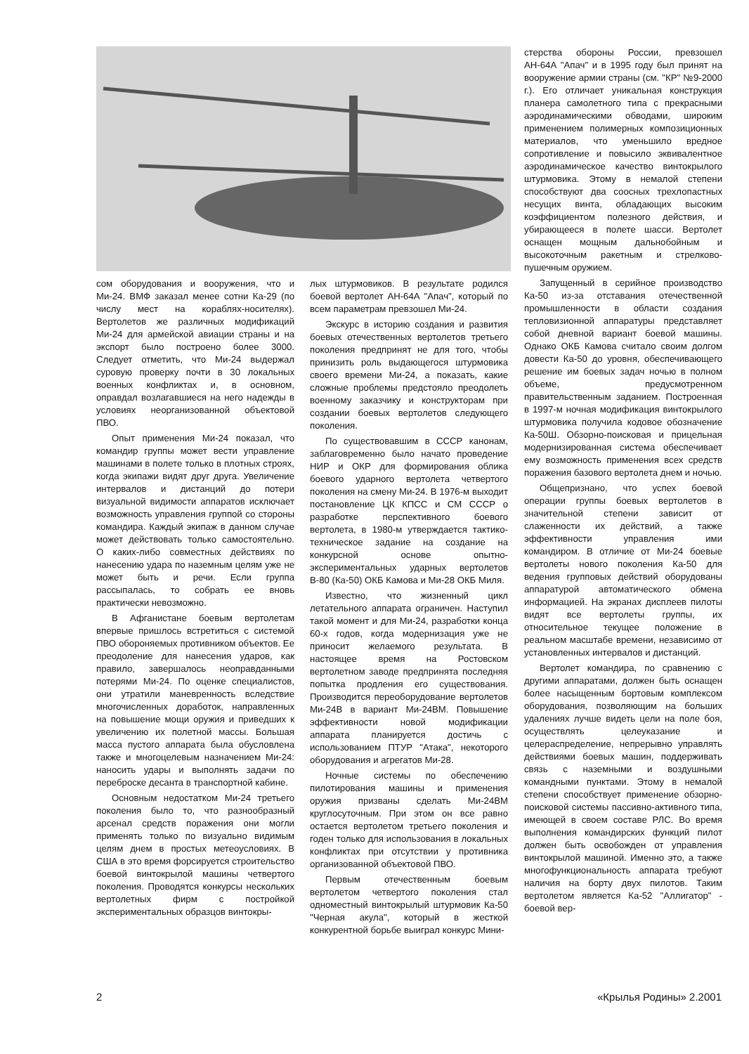стерства обороны России, превзошел АН-64А "Апач" и в 1995 году был принят на вооружение армии страны (см. "КР" №9-2000 г.). Его отличает уникальная конструкция планера самолетного типа с прекрасными аэродинамическими обводами, широким применением полимерных композиционных материалов, что уменьшило вредное сопротивление и повысило эквивалентное аэродинамическое качество винтокрылого штурмовика. Этому в немалой степени способствуют два соосных трехлопастных несущих винта, обладающих высоким коэффициентом полезного действия, и убирающееся в полете шасси. Вертолет оснащен мощным дальнобойным и высокоточным ракетным и стрелково-пушечным оружием.
Запущенный в серийное производство Ка-50 из-за отставания отечественной промышленности в области создания тепловизионной аппаратуры представляет собой дневной вариант боевой машины. Однако ОКБ Камова считало своим долгом довести Ка-50 до уровня, обеспечивающего решение им боевых задач ночью в полном объеме, предусмотренном правительственным заданием. Построенная в 1997-м ночная модификация винтокрылого штурмовика получила кодовое обозначение Ка-50Ш. Обзорно-поисковая и прицельная модернизированная система обеспечивает ему возможность применения всех средств поражения базового вертолета днем и ночью.
Общепризнано, что успех боевой операции группы боевых вертолетов в значительной степени зависит от слаженности их действий, а также эффективности управления ими командиром. В отличие от Ми-24 боевые вертолеты нового поколения Ка-50 для ведения групповых действий оборудованы аппаратурой автоматического обмена информацией. На экранах дисплеев пилоты видят все вертолеты группы, их относительное текущее положение в реальном масштабе времени, независимо от установленных интервалов и дистанций.
Вертолет командира, по сравнению с другими аппаратами, должен быть оснащен более насыщенным бортовым комплексом оборудования, позволяющим на больших удалениях лучше видеть цели на поле боя, осуществлять целеуказание и целераспределение, непрерывно управлять действиями боевых машин, поддерживать связь с наземными и воздушными командными пунктами. Этому в немалой степени способствует применение обзорно-поисковой системы пассивно-активного типа, имеющей в своем составе РЛС. Во время выполнения командирских функций пилот должен быть освобожден от управления винтокрылой машиной. Именно это, а также многофункциональность аппарата требуют наличия на борту двух пилотов. Таким вертолетом является Ка-52 "Аллигатор" - боевой вер-
сом оборудования и вооружения, что и Ми-24. ВМФ заказал менее сотни Ка-29 (по числу мест на кораблях-носителях). Вертолетов же различных модификаций Ми-24 для армейской авиации страны и на экспорт было построено более 3000. Следует отметить, что Ми-24 выдержал суровую проверку почти в 30 локальных военных конфликтах и, в основном, оправдал возлагавшиеся на него надежды в условиях неорганизованной объектовой ПВО.
Опыт применения Ми-24 показал, что командир группы может вести управление машинами в полете только в плотных строях, когда экипажи видят друг друга. Увеличение интервалов и дистанций до потери визуальной видимости аппаратов исключает возможность управления группой со стороны командира. Каждый экипаж в данном случае может действовать только самостоятельно. О каких-либо совместных действиях по нанесению удара по наземным целям уже не может быть и речи. Если группа рассыпалась, то собрать ее вновь практически невозможно.
В Афганистане боевым вертолетам впервые пришлось встретиться с системой ПВО обороняемых противником объектов. Ее преодоление для нанесения ударов, как правило, завершалось неоправданными потерями Ми-24. По оценке специалистов, они утратили маневренность вследствие многочисленных доработок, направленных на повышение мощи оружия и приведших к увеличению их полетной массы. Большая масса пустого аппарата была обусловлена также и многоцелевым назначением Ми-24: наносить удары и выполнять задачи по переброске десанта в транспортной кабине.
Основным недостатком Ми-24 третьего поколения было то, что разнообразный арсенал средств поражения они могли применять только по визуально видимым целям днем в простых метеоусловиях. В США в это время форсируется строительство боевой винтокрылой машины четвертого поколения. Проводятся конкурсы нескольких вертолетных фирм с постройкой экспериментальных образцов винтокры-
лых штурмовиков. В результате родился боевой вертолет АН-64А "Апач", который по всем параметрам превзошел Ми-24.
Экскурс в историю создания и развития боевых отечественных вертолетов третьего поколения предпринят не для того, чтобы принизить роль выдающегося штурмовика своего времени Ми-24, а показать, какие сложные проблемы предстояло преодолеть военному заказчику и конструкторам при создании боевых вертолетов следующего поколения.
По существовавшим в СССР канонам, заблаговременно было начато проведение НИР и ОКР для формирования облика боевого ударного вертолета четвертого поколения на смену Ми-24. В 1976-м выходит постановление ЦК КПСС и СМ СССР о разработке перспективного боевого вертолета, в 1980-м утверждается тактико-техническое задание на создание на конкурсной основе опытно-экспериментальных ударных вертолетов В-80 (Ка-50) ОКБ Камова и Ми-28 ОКБ Миля.
Известно, что жизненный цикл летательного аппарата ограничен. Наступил такой момент и для Ми-24, разработки конца 60-х годов, когда модернизация уже не приносит желаемого результата. В настоящее время на Ростовском вертолетном заводе предпринята последняя попытка продления его существования. Производится переоборудование вертолетов Ми-24В в вариант Ми-24ВМ. Повышение эффективности новой модификации аппарата планируется достичь с использованием ПТУР "Атака", некоторого оборудования и агрегатов Ми-28.
Ночные системы по обеспечению пилотирования машины и применения оружия призваны сделать Ми-24ВМ круглосуточным. При этом он все равно остается вертолетом третьего поколения и годен только для использования в локальных конфликтах при отсутствии у противника организованной объектовой ПВО.
Первым отечественным боевым вертолетом четвертого поколения стал одноместный винтокрылый штурмовик Ка-50 "Черная акула", который в жесткой конкурентной борьбе выиграл конкурс Мини-
2 «Крылья Родины» 2.2001